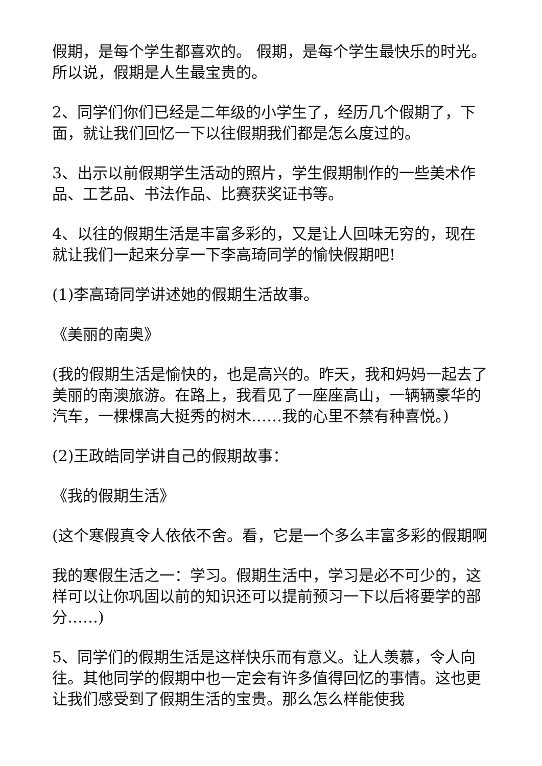假期，是每个学生都喜欢的。 假期，是每个学生最快乐的时光。 所以说，假期是人生最宝贵的。
2、同学们你们已经是二年级的小学生了，经历几个假期了，下面，就让我们回忆一下以往假期我们都是怎么度过的。
3、出示以前假期学生活动的照片，学生假期制作的一些美术作品、工艺品、书法作品、比赛获奖证书等。
4、以往的假期生活是丰富多彩的，又是让人回味无穷的，现在就让我们一起来分享一下李高琦同学的愉快假期吧!
(1)李高琦同学讲述她的假期生活故事。
《美丽的南奥》
(我的假期生活是愉快的，也是高兴的。昨天，我和妈妈一起去了美丽的南澳旅游。在路上，我看见了一座座高山，一辆辆豪华的汽车，一棵棵高大挺秀的树木……我的心里不禁有种喜悦。)
(2)王政皓同学讲自己的假期故事：
《我的假期生活》
(这个寒假真令人依依不舍。看，它是一个多么丰富多彩的假期啊
我的寒假生活之一：学习。假期生活中，学习是必不可少的，这样可以让你巩固以前的知识还可以提前预习一下以后将要学的部分……)
5、同学们的假期生活是这样快乐而有意义。让人羡慕，令人向往。其他同学的假期中也一定会有许多值得回忆的事情。这也更让我们感受到了假期生活的宝贵。那么怎么样能使我